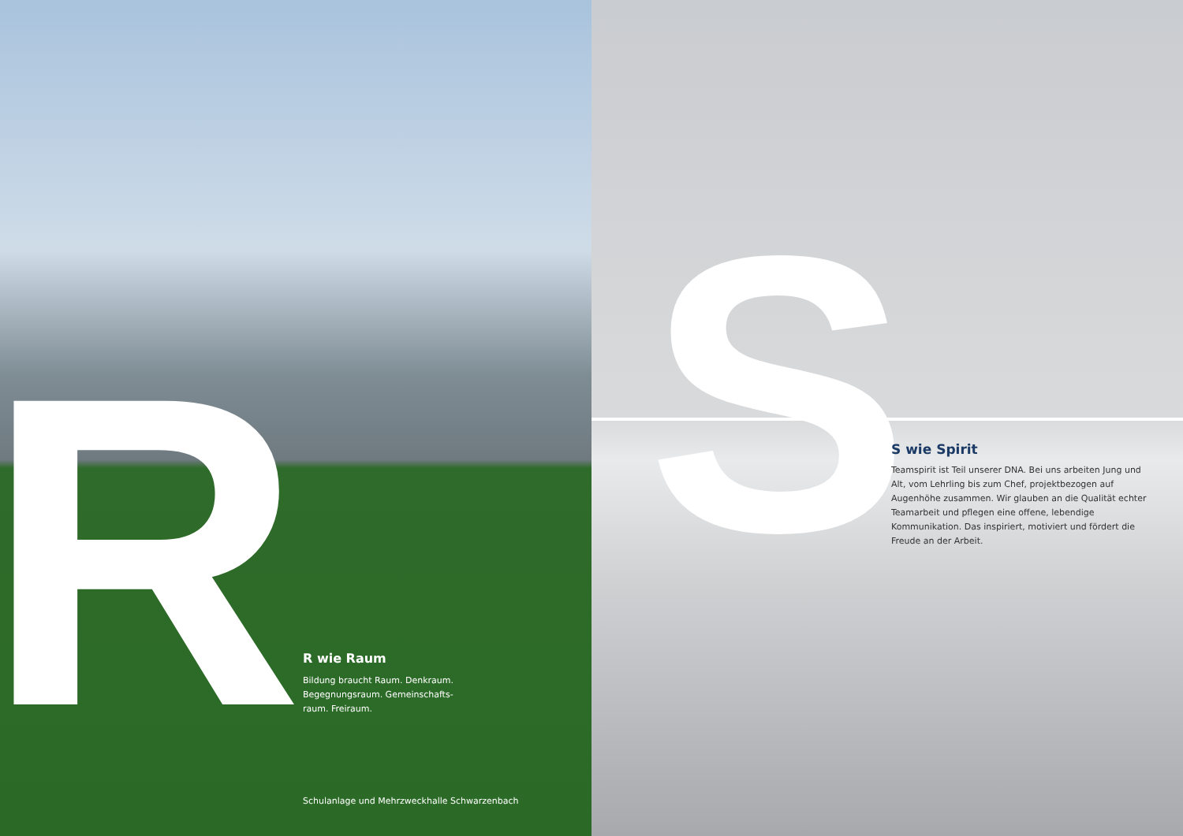R S
R wie Raum
Bildung braucht Raum. Denkraum. Begegnungsraum. Gemeinschafts-raum. Freiraum.
Schulanlage und Mehrzweckhalle Schwarzenbach
S wie Spirit
Teamspirit ist Teil unserer DNA. Bei uns arbeiten Jung und Alt, vom Lehrling bis zum Chef, projektbezogen auf Augenhöhe zusammen. Wir glauben an die Qualität echter Teamarbeit und pflegen eine offene, lebendige Kommunikation. Das inspiriert, motiviert und fördert die Freude an der Arbeit.